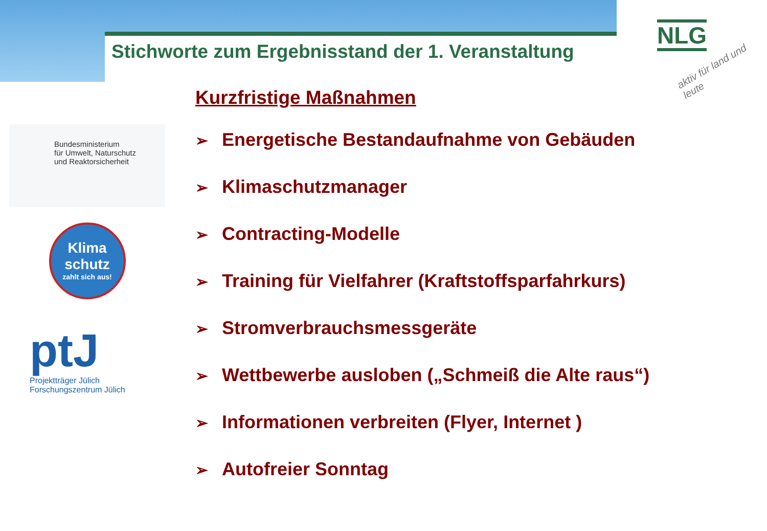Stichworte zum Ergebnisstand der 1. Veranstaltung
NLG
aktiv für land und leute
Bundesministerium
für Umwelt, Naturschutz
und Reaktorsicherheit
Klima
schutz
zahlt sich aus!
ptJ
Projektträger Jülich
Forschungszentrum Jülich
Kurzfristige Maßnahmen
➢ Energetische Bestandaufnahme von Gebäuden
➢ Klimaschutzmanager
➢ Contracting-Modelle
➢ Training für Vielfahrer (Kraftstoffsparfahrkurs)
➢ Stromverbrauchsmessgeräte
➢ Wettbewerbe ausloben („Schmeiß die Alte raus“)
➢ Informationen verbreiten (Flyer, Internet )
➢ Autofreier Sonntag